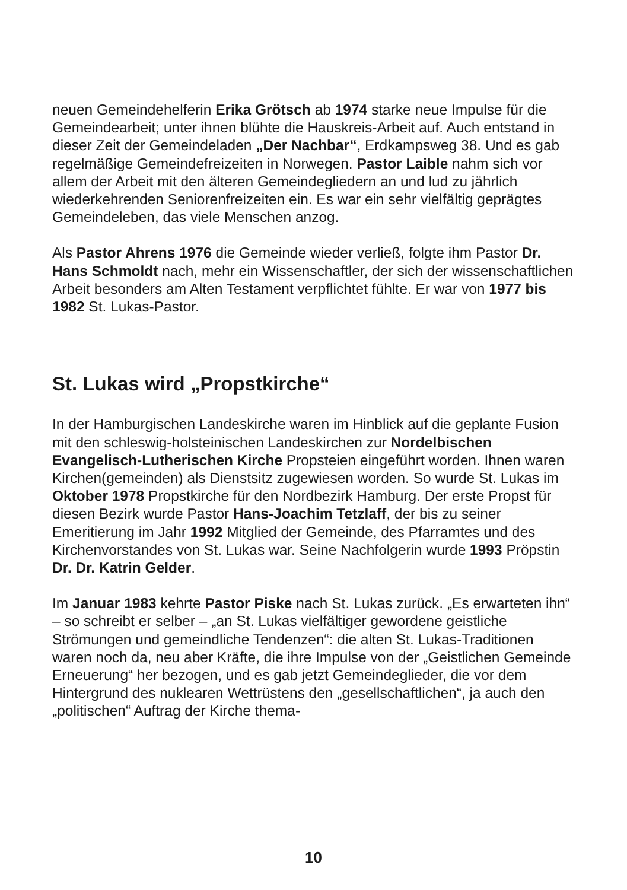neuen Gemeindehelferin Erika Grötsch ab 1974 starke neue Impulse für die Gemeindearbeit; unter ihnen blühte die Hauskreis-Arbeit auf. Auch entstand in dieser Zeit der Gemeindeladen „Der Nachbar“, Erdkampsweg 38. Und es gab regelmäßige Gemeindefreizeiten in Norwegen. Pastor Laible nahm sich vor allem der Arbeit mit den älteren Gemeindegliedern an und lud zu jährlich wiederkehrenden Seniorenfreizeiten ein. Es war ein sehr vielfältig geprägtes Gemeindeleben, das viele Menschen anzog.
Als Pastor Ahrens 1976 die Gemeinde wieder verließ, folgte ihm Pastor Dr. Hans Schmoldt nach, mehr ein Wissenschaftler, der sich der wissenschaftlichen Arbeit besonders am Alten Testament verpflichtet fühlte. Er war von 1977 bis 1982 St. Lukas-Pastor.
St. Lukas wird „Propstkirche“
In der Hamburgischen Landeskirche waren im Hinblick auf die geplante Fusion mit den schleswig-holsteinischen Landeskirchen zur Nordelbischen Evangelisch-Lutherischen Kirche Propsteien eingeführt worden. Ihnen waren Kirchen(gemeinden) als Dienstsitz zugewiesen worden. So wurde St. Lukas im Oktober 1978 Propstkirche für den Nordbezirk Hamburg. Der erste Propst für diesen Bezirk wurde Pastor Hans-Joachim Tetzlaff, der bis zu seiner Emeritierung im Jahr 1992 Mitglied der Gemeinde, des Pfarramtes und des Kirchenvorstandes von St. Lukas war. Seine Nachfolgerin wurde 1993 Pröpstin Dr. Dr. Katrin Gelder.
Im Januar 1983 kehrte Pastor Piske nach St. Lukas zurück. „Es erwarteten ihn“ – so schreibt er selber – „an St. Lukas vielfältiger gewordene geistliche Strömungen und gemeindliche Tendenzen“: die alten St. Lukas-Traditionen waren noch da, neu aber Kräfte, die ihre Impulse von der „Geistlichen Gemeinde Erneuerung“ her bezogen, und es gab jetzt Gemeindeglieder, die vor dem Hintergrund des nuklearen Wettrüstens den „gesellschaftlichen“, ja auch den „politischen“ Auftrag der Kirche thema-
10